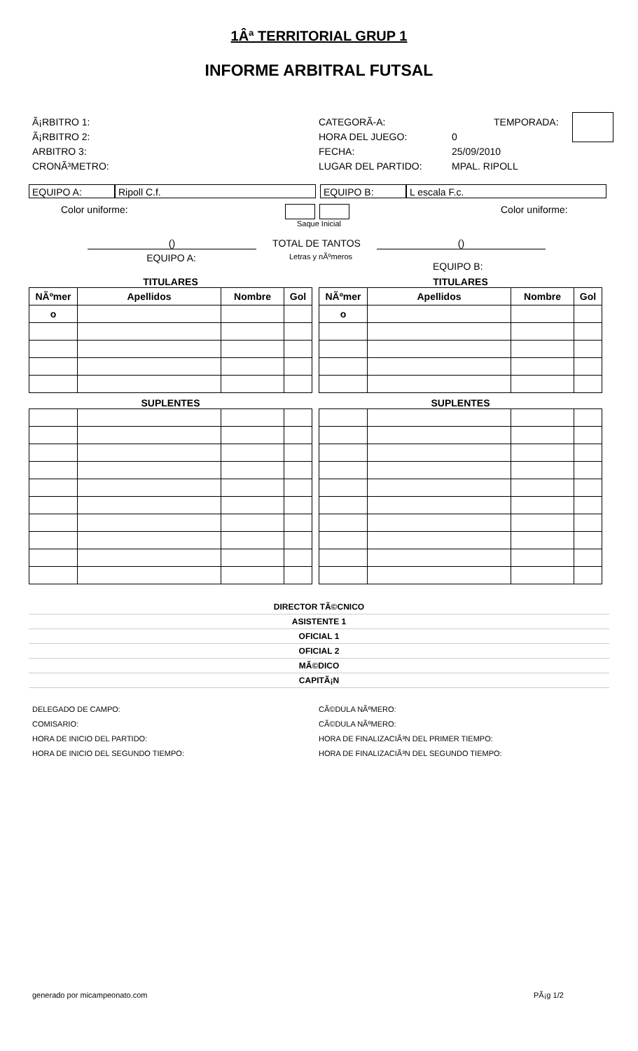1Âª TERRITORIAL GRUP 1
INFORME ARBITRAL FUTSAL
Ã¡RBITRO 1: CATEGORÃ-A: TEMPORADA:
Ã¡RBITRO 2: HORA DEL JUEGO: 0
ARBITRO 3: FECHA: 25/09/2010
CRONÃ³METRO: LUGAR DEL PARTIDO: MPAL. RIPOLL
EQUIPO A: Ripoll C.f. EQUIPO B: L escala F.c.
Color uniforme: Color uniforme:
Saque Inicial
() TOTAL DE TANTOS ()
EQUIPO A:
Letras y nÃºmeros
EQUIPO B:
TITULARES
| NÃºmer | Apellidos | Nombre | Gol |
| --- | --- | --- | --- |
| o | | | |
TITULARES
| NÃºmer | Apellidos | Nombre | Gol |
| --- | --- | --- | --- |
| o | | | |
SUPLENTES SUPLENTES
DIRECTOR TÃ©CNICO
ASISTENTE 1
OFICIAL 1
OFICIAL 2
MÃ©DICO
CAPITÃ¡N
DELEGADO DE CAMPO: CÃ©DULA NÃºMERO:
COMISARIO: CÃ©DULA NÃºMERO:
HORA DE INICIO DEL PARTIDO: HORA DE FINALIZACIÃ³N DEL PRIMER TIEMPO:
HORA DE INICIO DEL SEGUNDO TIEMPO: HORA DE FINALIZACIÃ³N DEL SEGUNDO TIEMPO:
generado por micampeonato.com PÃ¡g 1/2